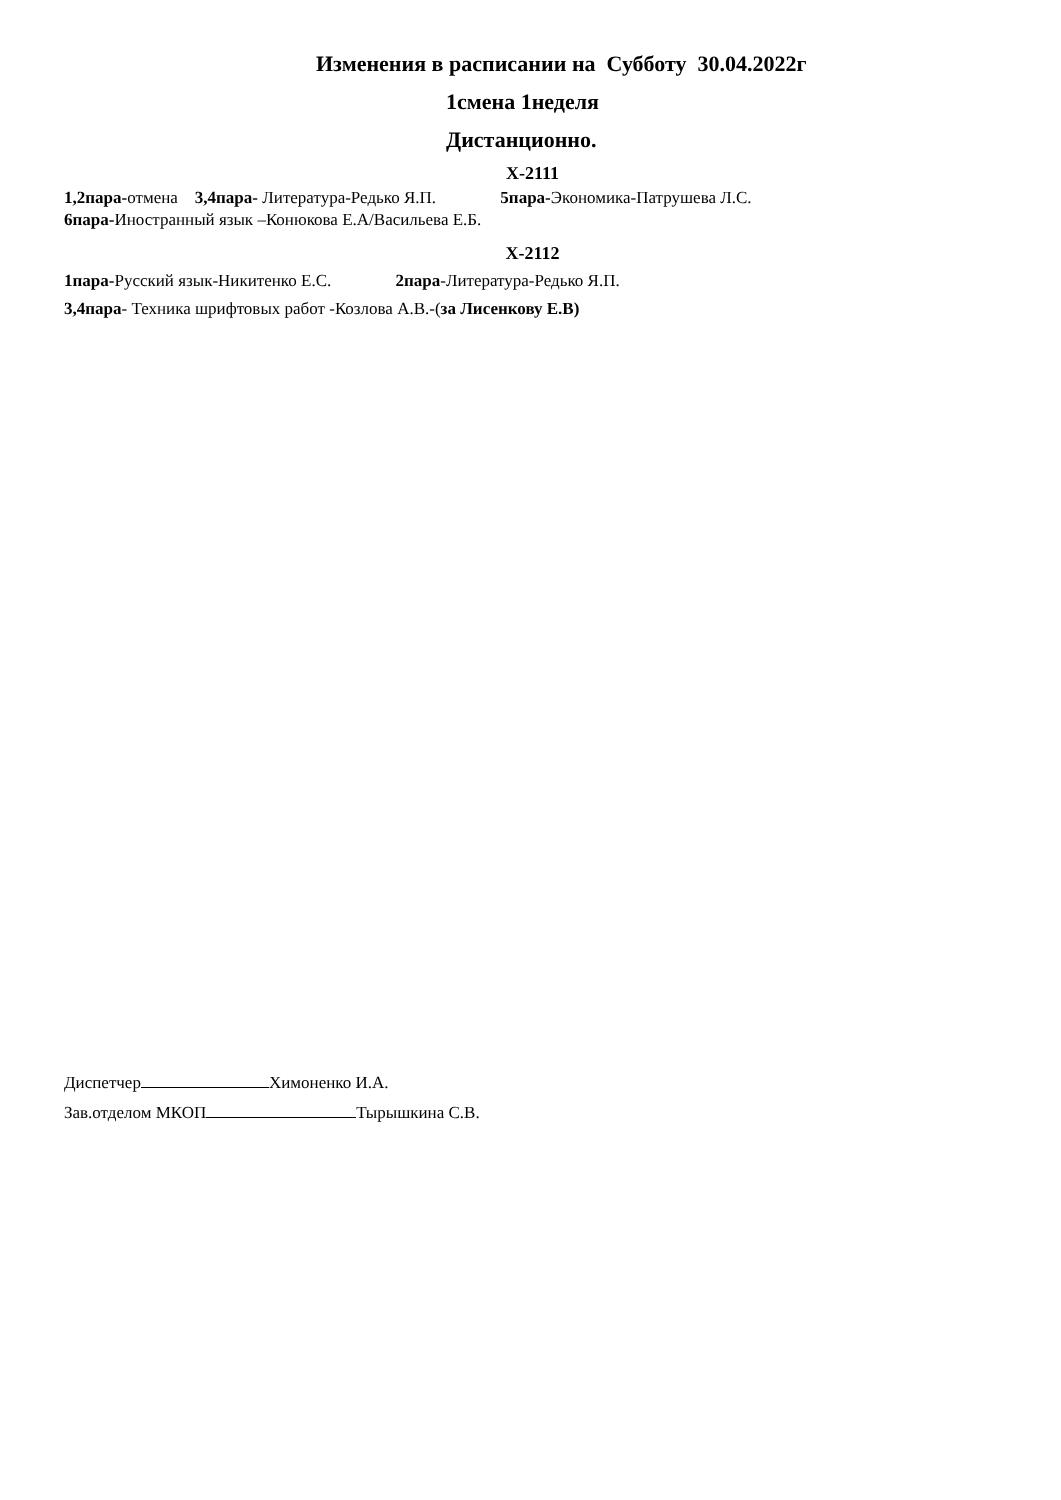Изменения в расписании на Субботу 30.04.2022г
1смена 1неделя
Дистанционно.
Х-2111
1,2пара-отмена 3,4пара- Литература-Редько Я.П. 5пара-Экономика-Патрушева Л.С.
6пара-Иностранный язык –Конюкова Е.А/Васильева Е.Б.
Х-2112
1пара-Русский язык-Никитенко Е.С. 2пара-Литература-Редько Я.П.
3,4пара- Техника шрифтовых работ -Козлова А.В.-(за Лисенкову Е.В)
Диспетчер Химоненко И.А.
Зав.отделом МКОП Тырышкина С.В.